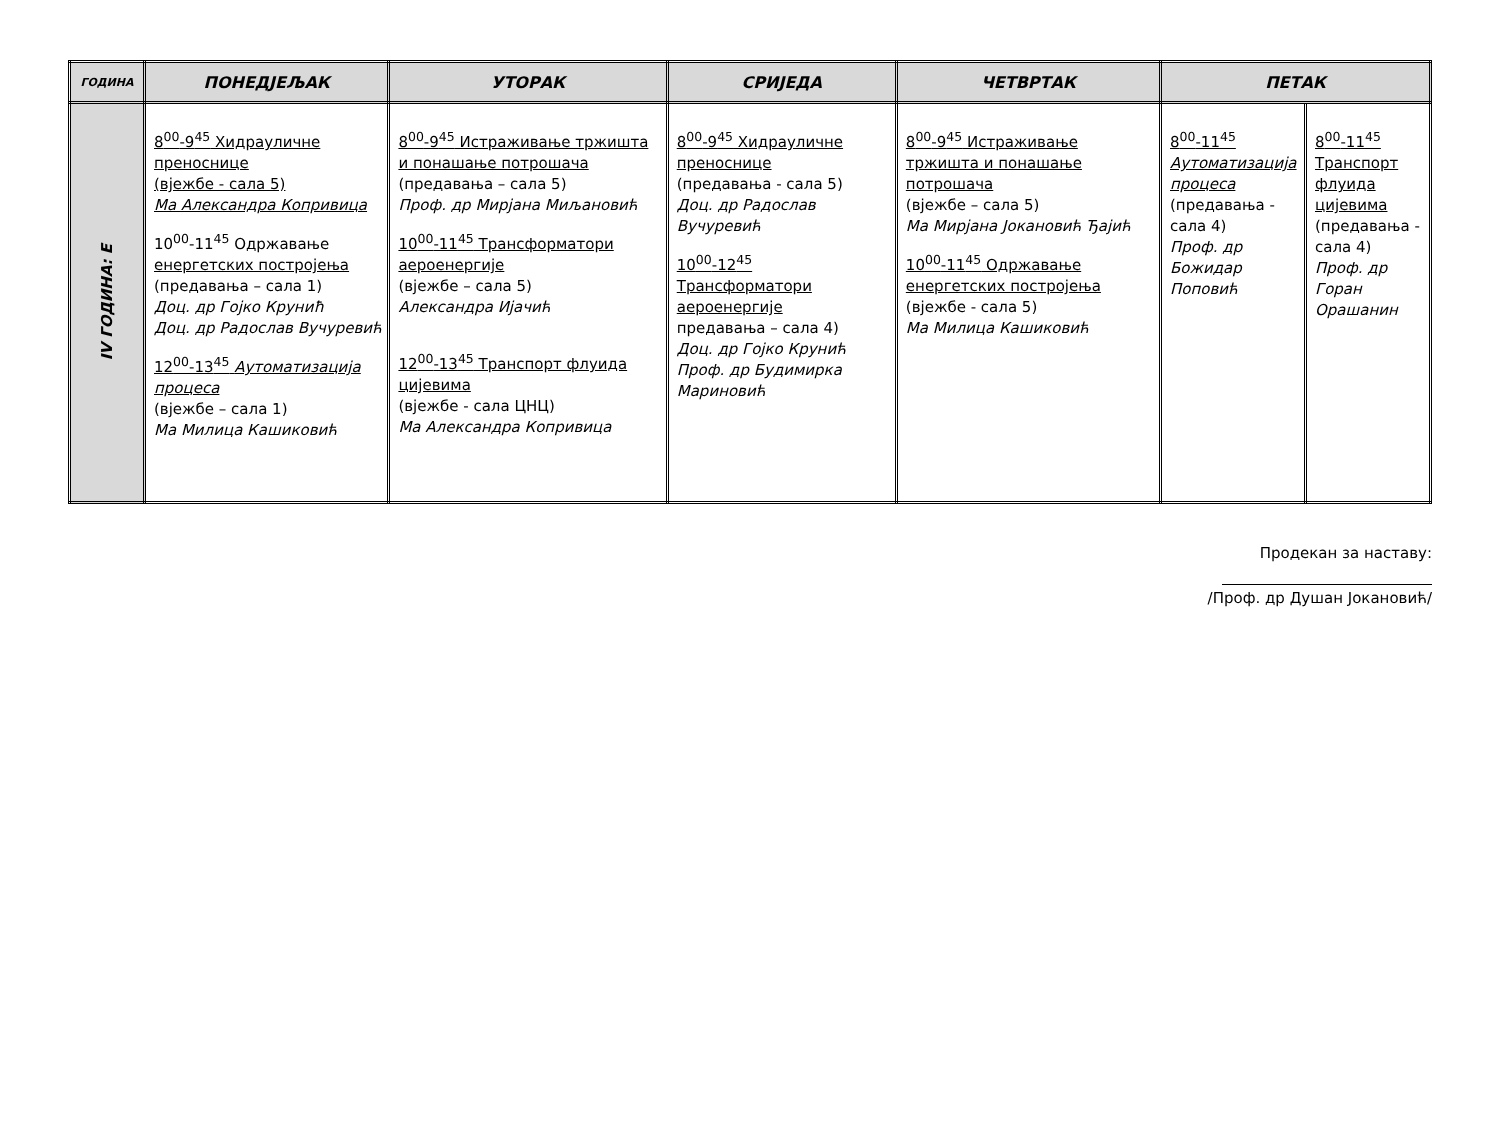| ГОДИНА | ПОНЕДЈЕЉАК | УТОРАК | СРИЈЕДА | ЧЕТВРТАК | ПЕТАК | |
| --- | --- | --- | --- | --- | --- | --- |
| IV ГОДИНА: Е | 8<sup>00</sup>-9<sup>45</sup> Хидрауличне преноснице (вјежбе - сала 5) Ма Александра Копривица 10<sup>00</sup>-11<sup>45</sup> Одржавање енергетских постројења (предавања – сала 1) Доц. др Гојко Круниħ Доц. др Радослав Вучуревић 12<sup>00</sup>-13<sup>45</sup> Аутоматизација процеса (вјежбе – сала 1) Ма Милица Кашиковић | 8<sup>00</sup>-9<sup>45</sup> Истраживање тржишта и понашање потрошача (предавања – сала 5) Проф. др Мирјана Миљановић 10<sup>00</sup>-11<sup>45</sup> Трансформатори аероенергије (вјежбе – сала 5) Александра Ијачић 12<sup>00</sup>-13<sup>45</sup> Транспорт флуида цијевима (вјежбе - сала ЦНЦ) Ма Александра Копривица | 8<sup>00</sup>-9<sup>45</sup> Хидрауличне преноснице (предавања - сала 5) Доц. др Радослав Вучуревић 10<sup>00</sup>-12<sup>45</sup> Трансформатори аероенергије предавања – сала 4) Доц. др Гојко Крунић Проф. др Будимирка Мариновић | 8<sup>00</sup>-9<sup>45</sup> Истраживање тржишта и понашање потрошача (вјежбе – сала 5) Ма Мирјана Јокановић Ђајић 10<sup>00</sup>-11<sup>45</sup> Одржавање енергетских постројења (вјежбе - сала 5) Ма Милица Кашиковић | 8<sup>00</sup>-11<sup>45</sup> Аутоматизација процеса (предавања - сала 4) Проф. др Божидар Поповић | 8<sup>00</sup>-11<sup>45</sup> Транспорт флуида цијевима (предавања - сала 4) Проф. др Горан Орашанин |
Продекан за наставу:
/Проф. др Душан Јокановић/